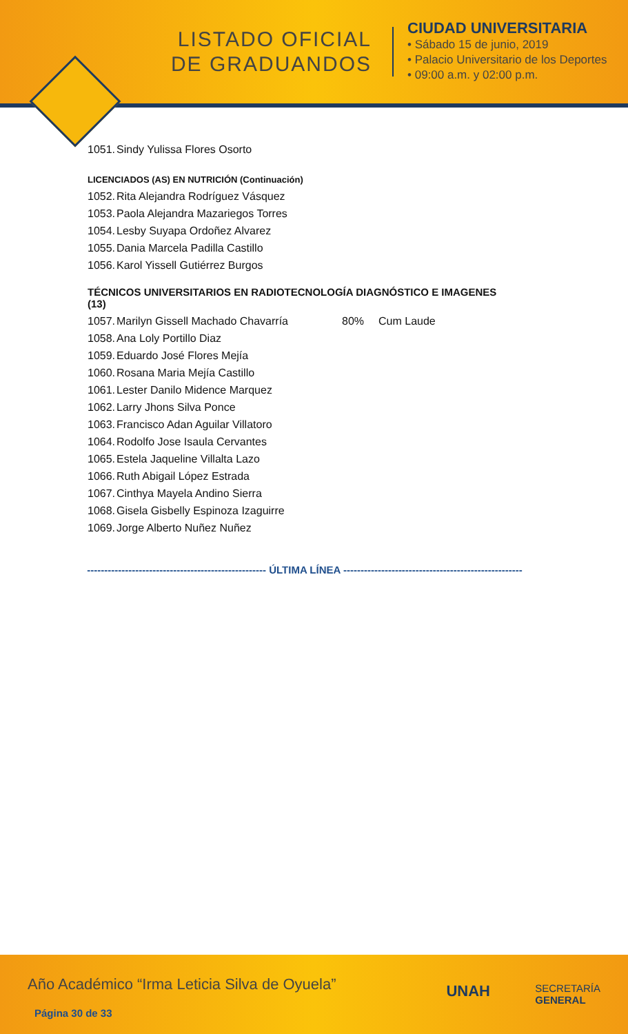LISTADO OFICIAL
DE GRADUANDOS
CIUDAD UNIVERSITARIA
• Sábado 15 de junio, 2019
• Palacio Universitario de los Deportes
• 09:00 a.m. y 02:00 p.m.
1051. Sindy Yulissa Flores Osorto
LICENCIADOS (AS) EN NUTRICIÓN (Continuación)
1052. Rita Alejandra Rodríguez Vásquez
1053. Paola Alejandra Mazariegos Torres
1054. Lesby Suyapa Ordoñez Alvarez
1055. Dania Marcela Padilla Castillo
1056. Karol Yissell Gutiérrez Burgos
TÉCNICOS UNIVERSITARIOS EN RADIOTECNOLOGÍA DIAGNÓSTICO E IMAGENES
(13)
1057. Marilyn Gissell Machado Chavarría 80% Cum Laude
1058. Ana Loly Portillo Diaz
1059. Eduardo José Flores Mejía
1060. Rosana Maria Mejía Castillo
1061. Lester Danilo Midence Marquez
1062. Larry Jhons Silva Ponce
1063. Francisco Adan Aguilar Villatoro
1064. Rodolfo Jose Isaula Cervantes
1065. Estela Jaqueline Villalta Lazo
1066. Ruth Abigail López Estrada
1067. Cinthya Mayela Andino Sierra
1068. Gisela Gisbelly Espinoza Izaguirre
1069. Jorge Alberto Nuñez Nuñez
---------------------------------------------------- ÚLTIMA LÍNEA ----------------------------------------------------
Año Académico “Irma Leticia Silva de Oyuela”
Página 30 de 33
UNAH
SECRETARÍA
GENERAL